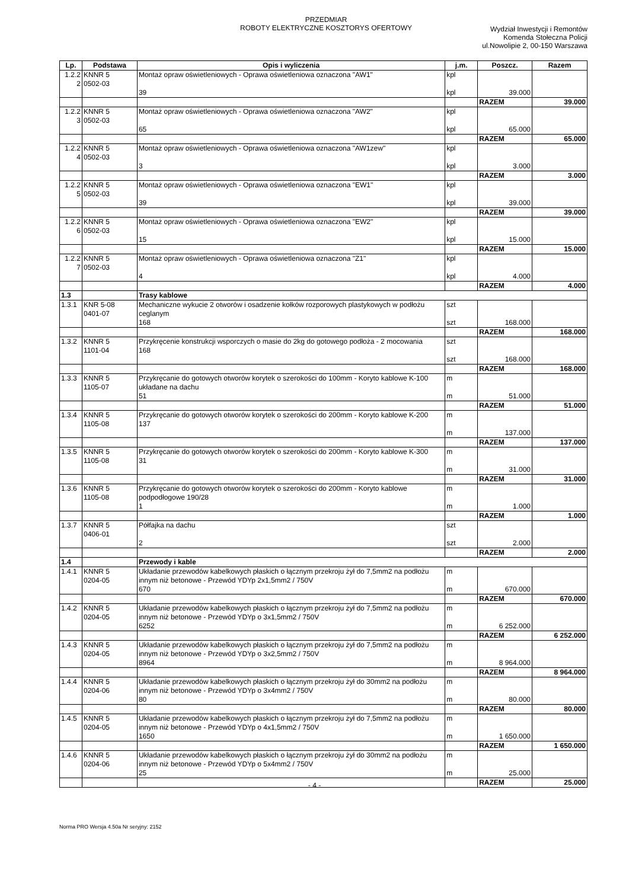PRZEDMIAR
ROBOTY ELEKTRYCZNE KOSZTORYS OFERTOWY
Wydział Inwestycji i Remontów
Komenda Stołeczna Policji
ul.Nowolipie 2, 00-150 Warszawa
| Lp. | Podstawa | Opis i wyliczenia | j.m. | Poszcz. | Razem |
| --- | --- | --- | --- | --- | --- |
| 1.2.2 2 | KNNR 5 0502-03 | Montaż opraw oświetleniowych - Oprawa oświetleniowa oznaczona "AW1" 39 | kpl kpl | 39.000 | |
| | | | | RAZEM | 39.000 |
| 1.2.2 3 | KNNR 5 0502-03 | Montaż opraw oświetleniowych - Oprawa oświetleniowa oznaczona "AW2" 65 | kpl kpl | 65.000 | |
| | | | | RAZEM | 65.000 |
| 1.2.2 4 | KNNR 5 0502-03 | Montaż opraw oświetleniowych - Oprawa oświetleniowa oznaczona "AW1zew" 3 | kpl kpl | 3.000 | |
| | | | | RAZEM | 3.000 |
| 1.2.2 5 | KNNR 5 0502-03 | Montaż opraw oświetleniowych - Oprawa oświetleniowa oznaczona "EW1" 39 | kpl kpl | 39.000 | |
| | | | | RAZEM | 39.000 |
| 1.2.2 6 | KNNR 5 0502-03 | Montaż opraw oświetleniowych - Oprawa oświetleniowa oznaczona "EW2" 15 | kpl kpl | 15.000 | |
| | | | | RAZEM | 15.000 |
| 1.2.2 7 | KNNR 5 0502-03 | Montaż opraw oświetleniowych - Oprawa oświetleniowa oznaczona "Z1" 4 | kpl kpl | 4.000 | |
| | | | | RAZEM | 4.000 |
| 1.3 | | Trasy kablowe | | | |
| 1.3.1 | KNR 5-08 0401-07 | Mechaniczne wykucie 2 otworów i osadzenie kołków rozporowych plastykowych w podłożu ceglanym 168 | szt szt | 168.000 | |
| | | | | RAZEM | 168.000 |
| 1.3.2 | KNNR 5 1101-04 | Przykręcenie konstrukcji wsporczych o masie do 2kg do gotowego podłoża - 2 mocowania 168 | szt szt | 168.000 | |
| | | | | RAZEM | 168.000 |
| 1.3.3 | KNNR 5 1105-07 | Przykręcanie do gotowych otworów korytek o szerokości do 100mm - Koryto kablowe K-100 układane na dachu 51 | m m | 51.000 | |
| | | | | RAZEM | 51.000 |
| 1.3.4 | KNNR 5 1105-08 | Przykręcanie do gotowych otworów korytek o szerokości do 200mm - Koryto kablowe K-200 137 | m m | 137.000 | |
| | | | | RAZEM | 137.000 |
| 1.3.5 | KNNR 5 1105-08 | Przykręcanie do gotowych otworów korytek o szerokości do 200mm - Koryto kablowe K-300 31 | m m | 31.000 | |
| | | | | RAZEM | 31.000 |
| 1.3.6 | KNNR 5 1105-08 | Przykręcanie do gotowych otworów korytek o szerokości do 200mm - Koryto kablowe podpodłogowe 190/28 1 | m m | 1.000 | |
| | | | | RAZEM | 1.000 |
| 1.3.7 | KNNR 5 0406-01 | Półfajka na dachu 2 | szt szt | 2.000 | |
| | | | | RAZEM | 2.000 |
| 1.4 | | Przewody i kable | | | |
| 1.4.1 | KNNR 5 0204-05 | Układanie przewodów kabelkowych płaskich o łącznym przekroju żył do 7,5mm2 na podłożu innym niż betonowe - Przewód YDYp 2x1,5mm2 / 750V 670 | m m | 670.000 | |
| | | | | RAZEM | 670.000 |
| 1.4.2 | KNNR 5 0204-05 | Układanie przewodów kabelkowych płaskich o łącznym przekroju żył do 7,5mm2 na podłożu innym niż betonowe - Przewód YDYp o 3x1,5mm2 / 750V 6252 | m m | 6 252.000 | |
| | | | | RAZEM | 6 252.000 |
| 1.4.3 | KNNR 5 0204-05 | Układanie przewodów kabelkowych płaskich o łącznym przekroju żył do 7,5mm2 na podłożu innym niż betonowe - Przewód YDYp o 3x2,5mm2 / 750V 8964 | m m | 8 964.000 | |
| | | | | RAZEM | 8 964.000 |
| 1.4.4 | KNNR 5 0204-06 | Układanie przewodów kabelkowych płaskich o łącznym przekroju żył do 30mm2 na podłożu innym niż betonowe - Przewód YDYp o 3x4mm2 / 750V 80 | m m | 80.000 | |
| | | | | RAZEM | 80.000 |
| 1.4.5 | KNNR 5 0204-05 | Układanie przewodów kabelkowych płaskich o łącznym przekroju żył do 7,5mm2 na podłożu innym niż betonowe - Przewód YDYp o 4x1,5mm2 / 750V 1650 | m m | 1 650.000 | |
| | | | | RAZEM | 1 650.000 |
| 1.4.6 | KNNR 5 0204-06 | Układanie przewodów kabelkowych płaskich o łącznym przekroju żył do 30mm2 na podłożu innym niż betonowe - Przewód YDYp o 5x4mm2 / 750V 25 | m m | 25.000 | |
| | | | | RAZEM | 25.000 |
- 4 -
Norma PRO Wersja 4.50a Nr seryjny: 2152